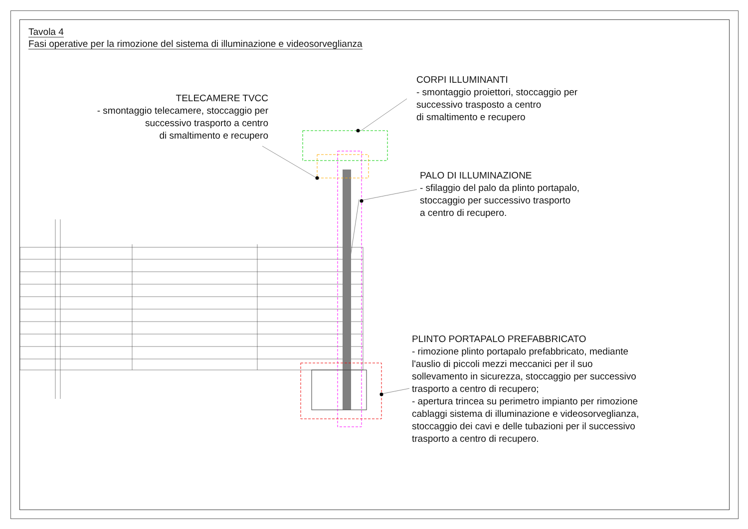Tavola 4
Fasi operative per la rimozione del sistema di illuminazione e videosorveglianza
TELECAMERE TVCC
- smontaggio telecamere, stoccaggio per
successivo trasporto a centro
di smaltimento e recupero
CORPI ILLUMINANTI
- smontaggio proiettori, stoccaggio per
successivo trasposto a centro
di smaltimento e recupero
PALO DI ILLUMINAZIONE
- sfilaggio del palo da plinto portapalo,
stoccaggio per successivo trasporto
a centro di recupero.
PLINTO PORTAPALO PREFABBRICATO
- rimozione plinto portapalo prefabbricato, mediante
l'auslio di piccoli mezzi meccanici per il suo
sollevamento in sicurezza, stoccaggio per successivo
trasporto a centro di recupero;
- apertura trincea su perimetro impianto per rimozione
cablaggi sistema di illuminazione e videosorveglianza,
stoccaggio dei cavi e delle tubazioni per il successivo
trasporto a centro di recupero.